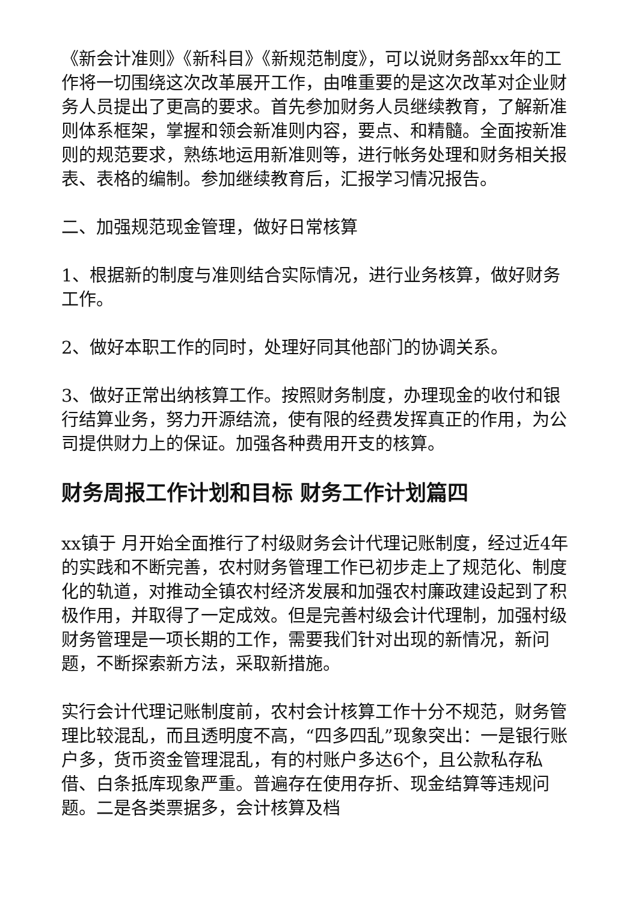《新会计准则》《新科目》《新规范制度》，可以说财务部xx年的工作将一切围绕这次改革展开工作，由唯重要的是这次改革对企业财务人员提出了更高的要求。首先参加财务人员继续教育，了解新准则体系框架，掌握和领会新准则内容，要点、和精髓。全面按新准则的规范要求，熟练地运用新准则等，进行帐务处理和财务相关报表、表格的编制。参加继续教育后，汇报学习情况报告。
二、加强规范现金管理，做好日常核算
1、根据新的制度与准则结合实际情况，进行业务核算，做好财务工作。
2、做好本职工作的同时，处理好同其他部门的协调关系。
3、做好正常出纳核算工作。按照财务制度，办理现金的收付和银行结算业务，努力开源结流，使有限的经费发挥真正的作用，为公司提供财力上的保证。加强各种费用开支的核算。
财务周报工作计划和目标 财务工作计划篇四
xx镇于 月开始全面推行了村级财务会计代理记账制度，经过近4年的实践和不断完善，农村财务管理工作已初步走上了规范化、制度化的轨道，对推动全镇农村经济发展和加强农村廉政建设起到了积极作用，并取得了一定成效。但是完善村级会计代理制，加强村级财务管理是一项长期的工作，需要我们针对出现的新情况，新问题，不断探索新方法，采取新措施。
实行会计代理记账制度前，农村会计核算工作十分不规范，财务管理比较混乱，而且透明度不高，“四多四乱”现象突出：一是银行账户多，货币资金管理混乱，有的村账户多达6个，且公款私存私借、白条抵库现象严重。普遍存在使用存折、现金结算等违规问题。二是各类票据多，会计核算及档